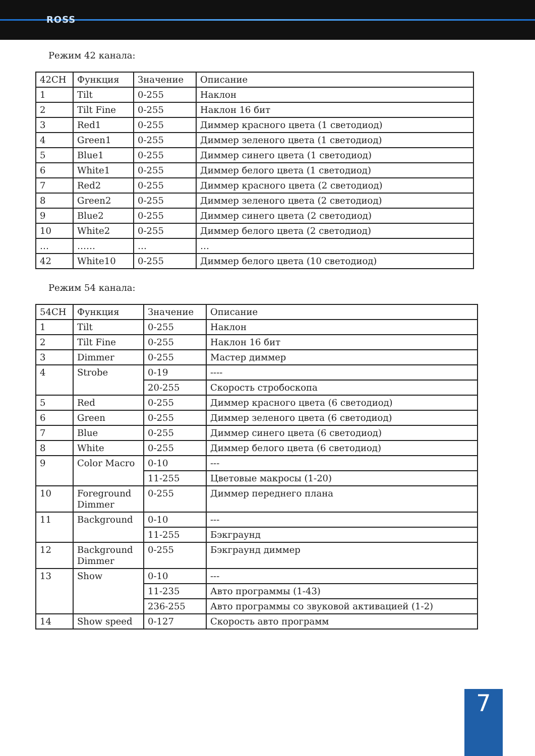ROSS
Режим 42 канала:
| 42CH | Функция | Значение | Описание |
| 1 | Tilt | 0-255 | Наклон |
| 2 | Tilt Fine | 0-255 | Наклон 16 бит |
| 3 | Red1 | 0-255 | Диммер красного цвета (1 светодиод) |
| 4 | Green1 | 0-255 | Диммер зеленого цвета (1 светодиод) |
| 5 | Blue1 | 0-255 | Диммер синего цвета (1 светодиод) |
| 6 | White1 | 0-255 | Диммер белого цвета (1 светодиод) |
| 7 | Red2 | 0-255 | Диммер красного цвета (2 светодиод) |
| 8 | Green2 | 0-255 | Диммер зеленого цвета (2 светодиод) |
| 9 | Blue2 | 0-255 | Диммер синего цвета (2 светодиод) |
| 10 | White2 | 0-255 | Диммер белого цвета (2 светодиод) |
| … | …… | … | … |
| 42 | White10 | 0-255 | Диммер белого цвета (10 светодиод) |
Режим 54 канала:
| 54CH | Функция | Значение | Описание |
| 1 | Tilt | 0-255 | Наклон |
| 2 | Tilt Fine | 0-255 | Наклон 16 бит |
| 3 | Dimmer | 0-255 | Мастер диммер |
| 4 | Strobe | 0-19 | ---- |
| | | 20-255 | Скорость стробоскопа |
| 5 | Red | 0-255 | Диммер красного цвета (6 светодиод) |
| 6 | Green | 0-255 | Диммер зеленого цвета (6 светодиод) |
| 7 | Blue | 0-255 | Диммер синего цвета (6 светодиод) |
| 8 | White | 0-255 | Диммер белого цвета (6 светодиод) |
| 9 | Color Macro | 0-10 | --- |
| | | 11-255 | Цветовые макросы (1-20) |
| 10 | Foreground Dimmer | 0-255 | Диммер переднего плана |
| 11 | Background | 0-10 | --- |
| | | 11-255 | Бэкграунд |
| 12 | Background Dimmer | 0-255 | Бэкграунд диммер |
| 13 | Show | 0-10 | --- |
| | | 11-235 | Авто программы (1-43) |
| | | 236-255 | Авто программы со звуковой активацией (1-2) |
| 14 | Show speed | 0-127 | Скорость авто программ |
7